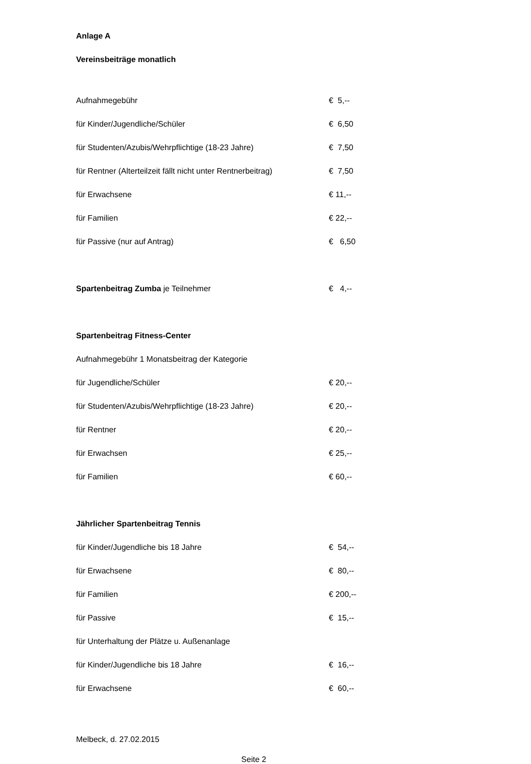Anlage A
Vereinsbeiträge monatlich
| Aufnahmegebühr | € 5,-- |
| für Kinder/Jugendliche/Schüler | € 6,50 |
| für Studenten/Azubis/Wehrpflichtige (18-23 Jahre) | € 7,50 |
| für Rentner (Alterteilzeit fällt nicht unter Rentnerbeitrag) | € 7,50 |
| für Erwachsene | € 11,-- |
| für Familien | € 22,-- |
| für Passive (nur auf Antrag) | € 6,50 |
| Spartenbeitrag Zumba je Teilnehmer | € 4,-- |
| Spartenbeitrag Fitness-Center | |
| Aufnahmegebühr 1 Monatsbeitrag der Kategorie | |
| für Jugendliche/Schüler | € 20,-- |
| für Studenten/Azubis/Wehrpflichtige (18-23 Jahre) | € 20,-- |
| für Rentner | € 20,-- |
| für Erwachsen | € 25,-- |
| für Familien | € 60,-- |
| Jährlicher Spartenbeitrag Tennis | |
| für Kinder/Jugendliche bis 18 Jahre | € 54,-- |
| für Erwachsene | € 80,-- |
| für Familien | € 200,-- |
| für Passive | € 15,-- |
| für Unterhaltung der Plätze u. Außenanlage | |
| für Kinder/Jugendliche bis 18 Jahre | € 16,-- |
| für Erwachsene | € 60,-- |
Melbeck, d. 27.02.2015
Seite 2